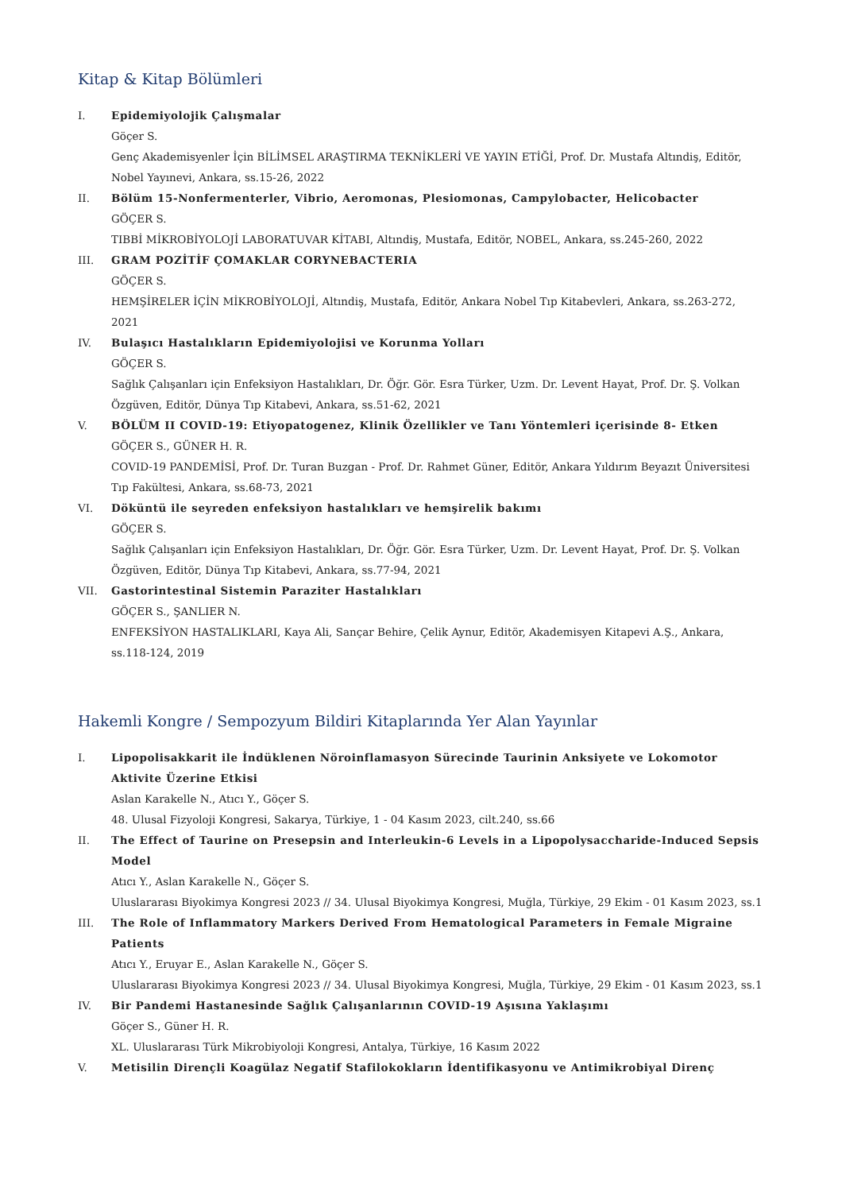Kitap & Kitap Bölümleri
I. Epidemiyolojik Çalışmalar
Göçer S.
Genç Akademisyenler İçin BİLİMSEL ARAŞTIRMA TEKNİKLERİ VE YAYIN ETİĞİ, Prof. Dr. Mustafa Altındiş, Editör, Nobel Yayınevi, Ankara, ss.15-26, 2022
II. Bölüm 15-Nonfermenterler, Vibrio, Aeromonas, Plesiomonas, Campylobacter, Helicobacter
GÖÇER S.
TIBBİ MİKROBİYOLOJİ LABORATUVAR KİTABI, Altındiş, Mustafa, Editör, NOBEL, Ankara, ss.245-260, 2022
III. GRAM POZİTİF ÇOMAKLAR CORYNEBACTERIA
GÖÇER S.
HEMŞİRELER İÇİN MİKROBİYOLOJİ, Altındiş, Mustafa, Editör, Ankara Nobel Tıp Kitabevleri, Ankara, ss.263-272, 2021
IV. Bulaşıcı Hastalıkların Epidemiyolojisi ve Korunma Yolları
GÖÇER S.
Sağlık Çalışanları için Enfeksiyon Hastalıkları, Dr. Öğr. Gör. Esra Türker, Uzm. Dr. Levent Hayat, Prof. Dr. Ş. Volkan Özgüven, Editör, Dünya Tıp Kitabevi, Ankara, ss.51-62, 2021
V. BÖLÜM II COVID-19: Etiyopatogenez, Klinik Özellikler ve Tanı Yöntemleri içerisinde 8- Etken
GÖÇER S., GÜNER H. R.
COVID-19 PANDEMİSİ, Prof. Dr. Turan Buzgan - Prof. Dr. Rahmet Güner, Editör, Ankara Yıldırım Beyazıt Üniversitesi Tıp Fakültesi, Ankara, ss.68-73, 2021
VI. Döküntü ile seyreden enfeksiyon hastalıkları ve hemşirelik bakımı
GÖÇER S.
Sağlık Çalışanları için Enfeksiyon Hastalıkları, Dr. Öğr. Gör. Esra Türker, Uzm. Dr. Levent Hayat, Prof. Dr. Ş. Volkan Özgüven, Editör, Dünya Tıp Kitabevi, Ankara, ss.77-94, 2021
VII. Gastorintestinal Sistemin Paraziter Hastalıkları
GÖÇER S., ŞANLIER N.
ENFEKSİYON HASTALIKLARI, Kaya Ali, Sançar Behire, Çelik Aynur, Editör, Akademisyen Kitapevi A.Ş., Ankara, ss.118-124, 2019
Hakemli Kongre / Sempozyum Bildiri Kitaplarında Yer Alan Yayınlar
I. Lipopolisakkarit ile İndüklenen Nöroinflamasyon Sürecinde Taurinin Anksiyete ve Lokomotor Aktivite Üzerine Etkisi
Aslan Karakelle N., Atıcı Y., Göçer S.
48. Ulusal Fizyoloji Kongresi, Sakarya, Türkiye, 1 - 04 Kasım 2023, cilt.240, ss.66
II. The Effect of Taurine on Presepsin and Interleukin-6 Levels in a Lipopolysaccharide-Induced Sepsis Model
Atıcı Y., Aslan Karakelle N., Göçer S.
Uluslararası Biyokimya Kongresi 2023 // 34. Ulusal Biyokimya Kongresi, Muğla, Türkiye, 29 Ekim - 01 Kasım 2023, ss.1
III. The Role of Inflammatory Markers Derived From Hematological Parameters in Female Migraine Patients
Atıcı Y., Eruyar E., Aslan Karakelle N., Göçer S.
Uluslararası Biyokimya Kongresi 2023 // 34. Ulusal Biyokimya Kongresi, Muğla, Türkiye, 29 Ekim - 01 Kasım 2023, ss.1
IV. Bir Pandemi Hastanesinde Sağlık Çalışanlarının COVID-19 Aşısına Yaklaşımı
Göçer S., Güner H. R.
XL. Uluslararası Türk Mikrobiyoloji Kongresi, Antalya, Türkiye, 16 Kasım 2022
V. Metisilin Dirençli Koagülaz Negatif Stafilokokların İdentifikasyonu ve Antimikrobiyal Direnç